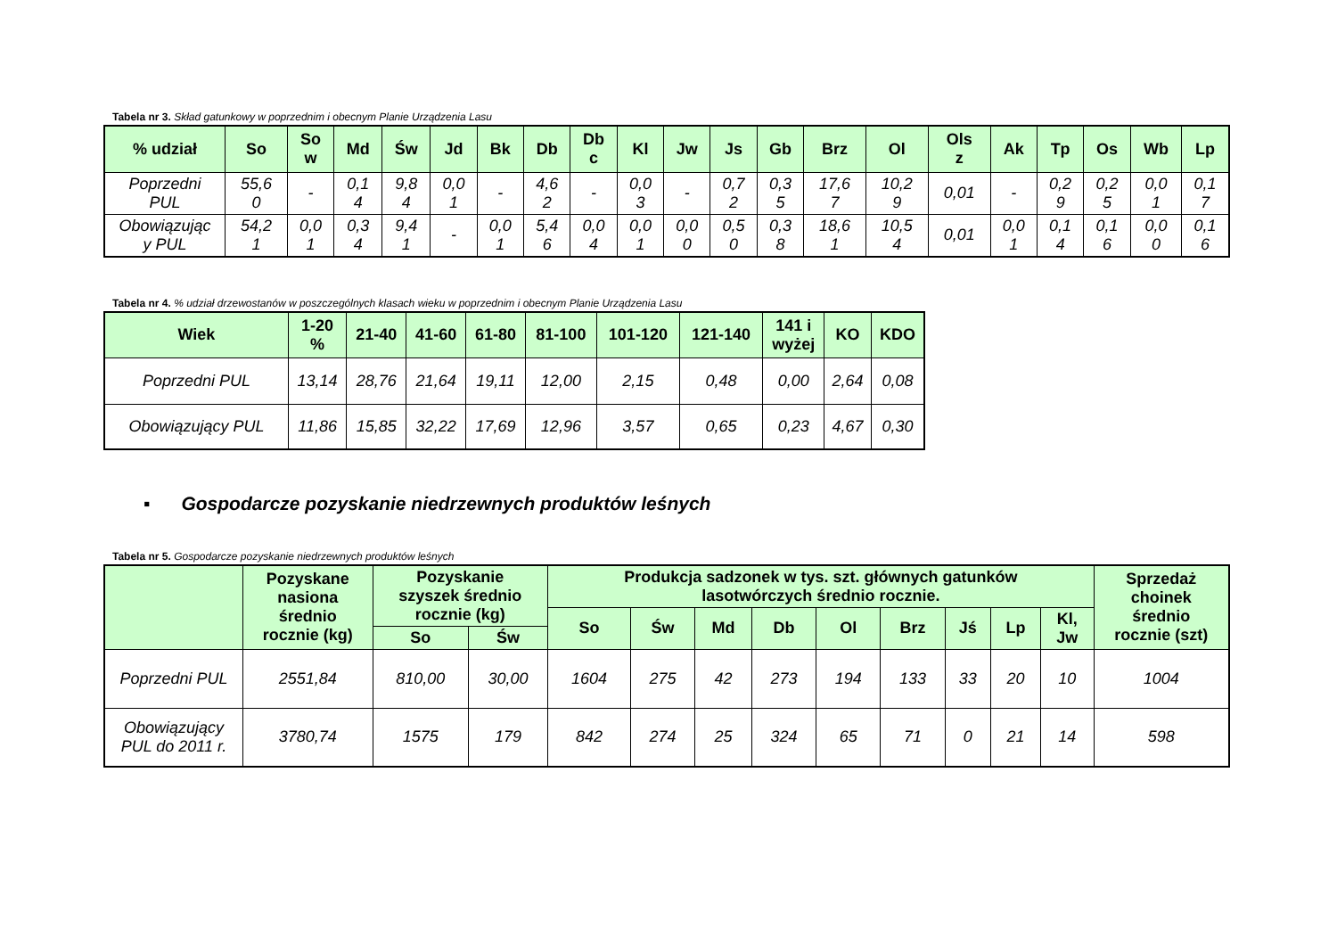Tabela nr 3. Skład gatunkowy w poprzednim i obecnym Planie Urządzenia Lasu
| % udział | So | So w | Md | Św | Jd | Bk | Db | Db c | Kl | Jw | Js | Gb | Brz | Ol | Ols z | Ak | Tp | Os | Wb | Lp |
| --- | --- | --- | --- | --- | --- | --- | --- | --- | --- | --- | --- | --- | --- | --- | --- | --- | --- | --- | --- | --- |
| Poprzedni PUL | 55,6 0 | - | 0,1 4 | 9,8 4 | 0,0 1 | - | 4,6 2 | - | 0,0 3 | - | 0,7 2 | 0,3 5 | 17,6 7 | 10,2 9 | 0,01 | - | 0,2 9 | 0,2 5 | 0,0 1 | 0,1 7 |
| Obowiązując y PUL | 54,2 1 | 0,0 1 | 0,3 4 | 9,4 1 | - | 0,0 1 | 5,4 6 | 0,0 4 | 0,0 1 | 0,0 0 | 0,5 0 | 0,3 8 | 18,6 1 | 10,5 4 | 0,01 | 0,0 1 | 0,1 4 | 0,1 6 | 0,0 0 | 0,1 6 |
Tabela nr 4. % udział drzewostanów w poszczególnych klasach wieku w poprzednim i obecnym Planie Urządzenia Lasu
| Wiek | 1-20 % | 21-40 | 41-60 | 61-80 | 81-100 | 101-120 | 121-140 | 141 i wyżej | KO | KDO |
| --- | --- | --- | --- | --- | --- | --- | --- | --- | --- | --- |
| Poprzedni PUL | 13,14 | 28,76 | 21,64 | 19,11 | 12,00 | 2,15 | 0,48 | 0,00 | 2,64 | 0,08 |
| Obowiązujący PUL | 11,86 | 15,85 | 32,22 | 17,69 | 12,96 | 3,57 | 0,65 | 0,23 | 4,67 | 0,30 |
▪ Gospodarcze pozyskanie niedrzewnych produktów leśnych
Tabela nr 5. Gospodarcze pozyskanie niedrzewnych produktów leśnych
| | Pozyskane nasiona średnio rocznie (kg) | Pozyskanie szyszek średnio rocznie (kg) | | Produkcja sadzonek w tys. szt. głównych gatunków lasotwórczych średnio rocznie. | | | | | | | | | Sprzedaż choinek średnio rocznie (szt) |
| --- | --- | --- | --- | --- | --- | --- | --- | --- | --- | --- | --- | --- | --- |
| | | | | So | Św | Md | Db | Ol | Brz | Jś | Lp | Kl, Jw | |
| | | So | Św | | | | | | | | | | |
| Poprzedni PUL | 2551,84 | 810,00 | 30,00 | 1604 | 275 | 42 | 273 | 194 | 133 | 33 | 20 | 10 | 1004 |
| Obowiązujący PUL do 2011 r. | 3780,74 | 1575 | 179 | 842 | 274 | 25 | 324 | 65 | 71 | 0 | 21 | 14 | 598 |